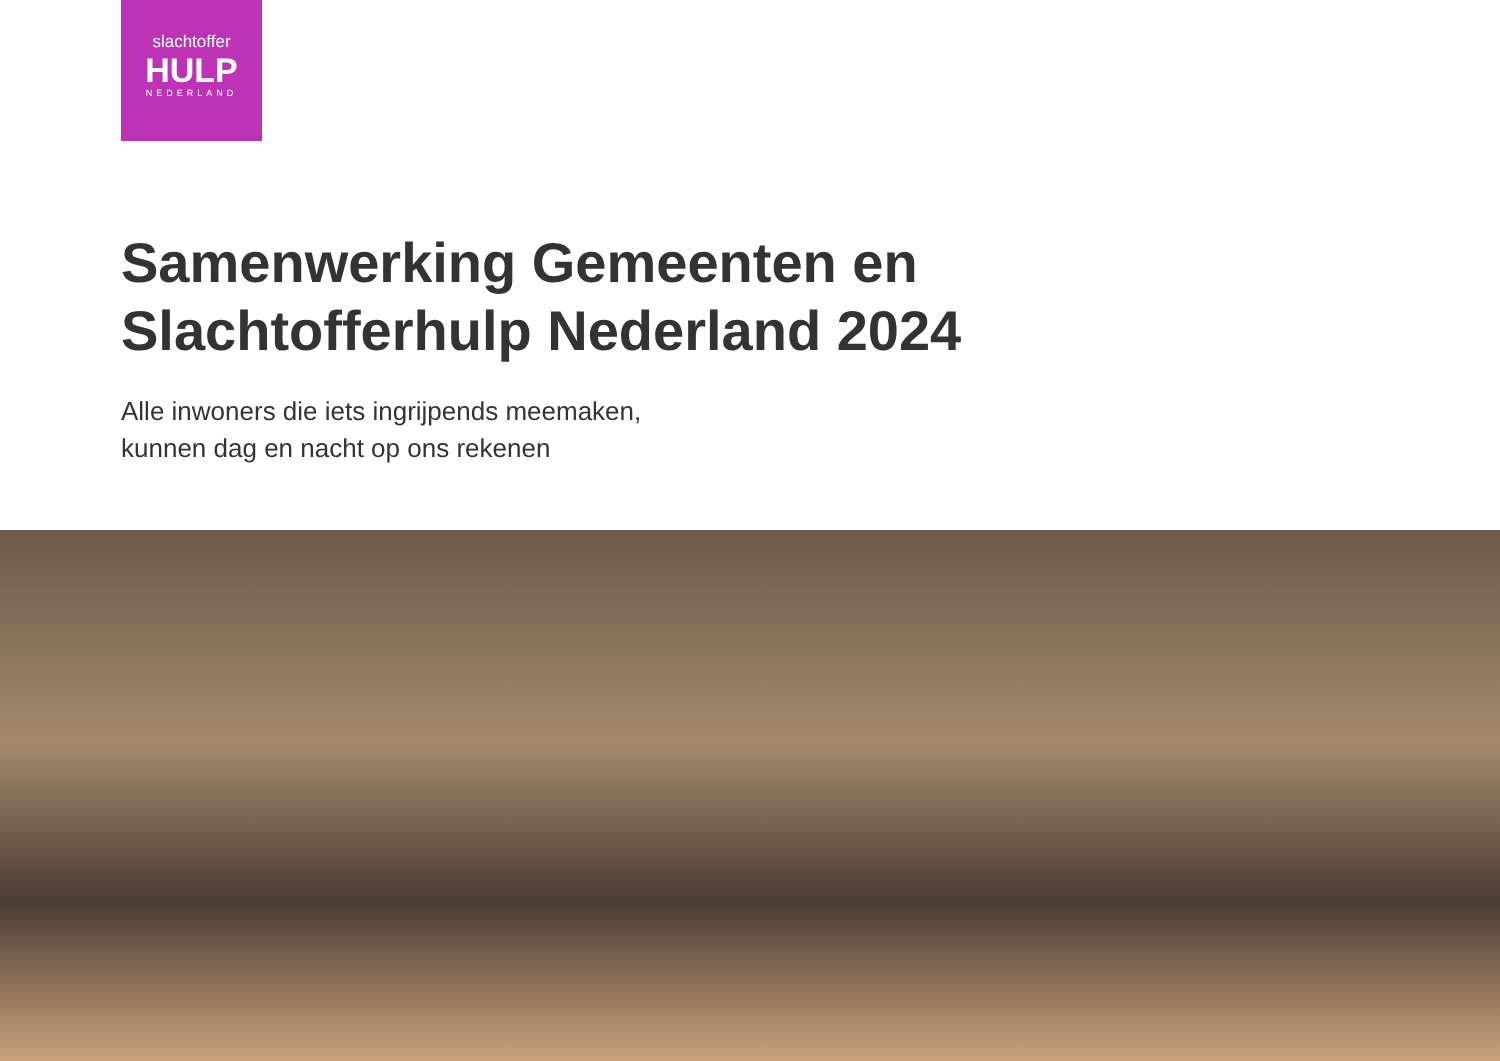slachtoffer
HULP
NEDERLAND
Samenwerking Gemeenten en
Slachtofferhulp Nederland 2024
Alle inwoners die iets ingrijpends meemaken,
kunnen dag en nacht op ons rekenen